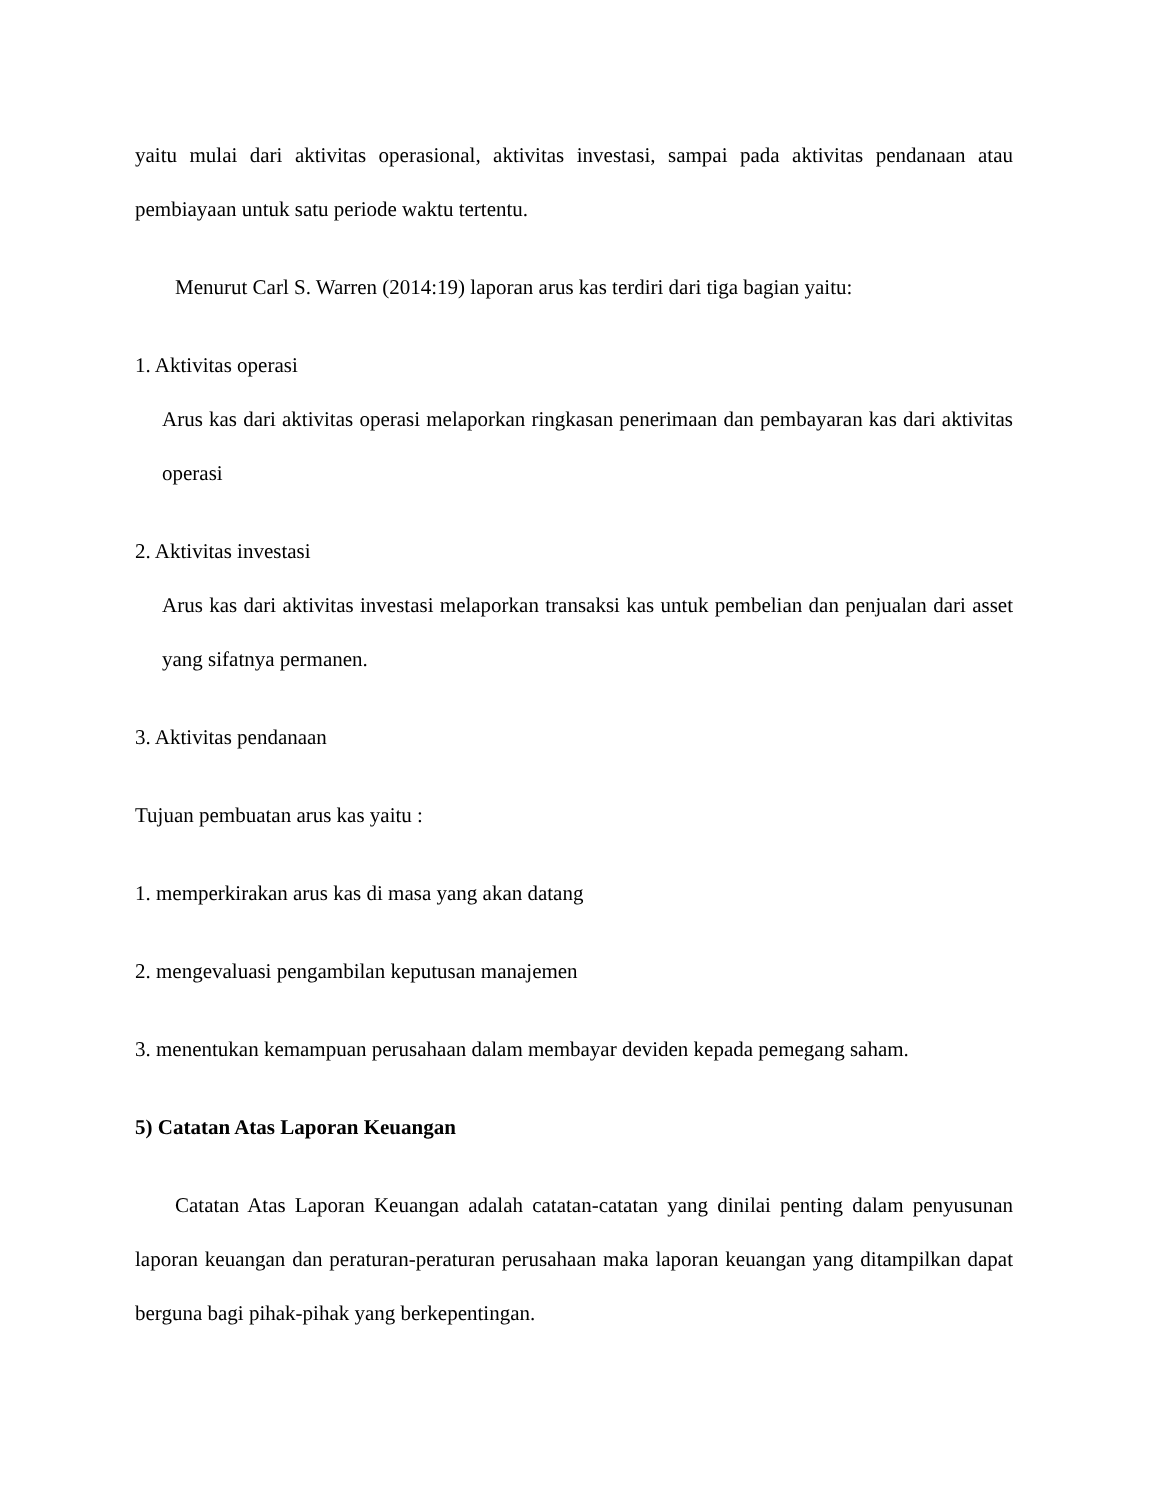yaitu mulai dari aktivitas operasional, aktivitas investasi, sampai pada aktivitas pendanaan atau pembiayaan untuk satu periode waktu tertentu.
Menurut Carl S. Warren (2014:19) laporan arus kas terdiri dari tiga bagian yaitu:
1. Aktivitas operasi
Arus kas dari aktivitas operasi melaporkan ringkasan penerimaan dan pembayaran kas dari aktivitas operasi
2. Aktivitas investasi
Arus kas dari aktivitas investasi melaporkan transaksi kas untuk pembelian dan penjualan dari asset yang sifatnya permanen.
3. Aktivitas pendanaan
Tujuan pembuatan arus kas yaitu :
1. memperkirakan arus kas di masa yang akan datang
2. mengevaluasi pengambilan keputusan manajemen
3. menentukan kemampuan perusahaan dalam membayar deviden kepada pemegang saham.
5) Catatan Atas Laporan Keuangan
Catatan Atas Laporan Keuangan adalah catatan-catatan yang dinilai penting dalam penyusunan laporan keuangan dan peraturan-peraturan perusahaan maka laporan keuangan yang ditampilkan dapat berguna bagi pihak-pihak yang berkepentingan.